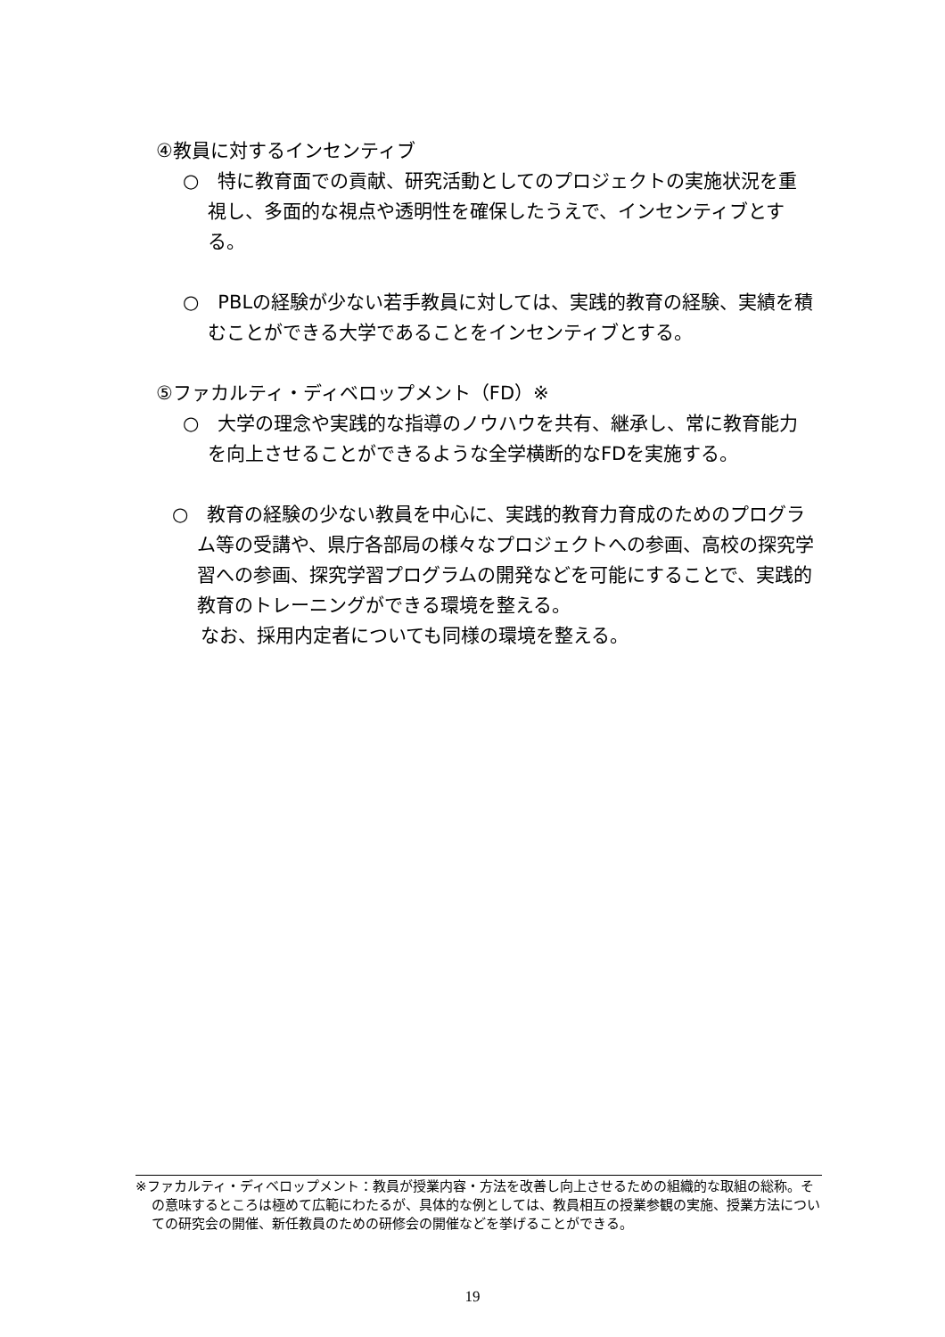④教員に対するインセンティブ
○　特に教育面での貢献、研究活動としてのプロジェクトの実施状況を重視し、多面的な視点や透明性を確保したうえで、インセンティブとする。
○　PBLの経験が少ない若手教員に対しては、実践的教育の経験、実績を積むことができる大学であることをインセンティブとする。
⑤ファカルティ・ディベロップメント（FD）※
○　大学の理念や実践的な指導のノウハウを共有、継承し、常に教育能力を向上させることができるような全学横断的なFDを実施する。
○　教育の経験の少ない教員を中心に、実践的教育力育成のためのプログラム等の受講や、県庁各部局の様々なプロジェクトへの参画、高校の探究学習への参画、探究学習プログラムの開発などを可能にすることで、実践的教育のトレーニングができる環境を整える。
なお、採用内定者についても同様の環境を整える。
※ファカルティ・ディベロップメント：教員が授業内容・方法を改善し向上させるための組織的な取組の総称。その意味するところは極めて広範にわたるが、具体的な例としては、教員相互の授業参観の実施、授業方法についての研究会の開催、新任教員のための研修会の開催などを挙げることができる。
19